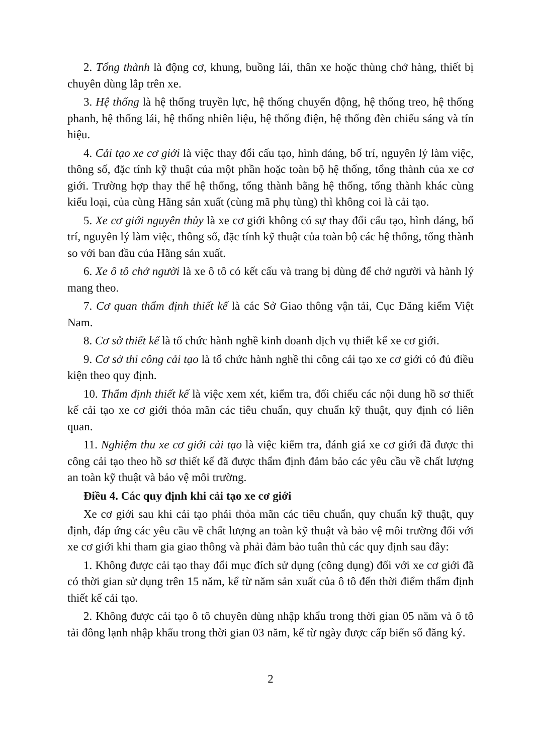2. Tổng thành là động cơ, khung, buồng lái, thân xe hoặc thùng chở hàng, thiết bị chuyên dùng lắp trên xe.
3. Hệ thống là hệ thống truyền lực, hệ thống chuyển động, hệ thống treo, hệ thống phanh, hệ thống lái, hệ thống nhiên liệu, hệ thống điện, hệ thống đèn chiếu sáng và tín hiệu.
4. Cải tạo xe cơ giới là việc thay đổi cấu tạo, hình dáng, bố trí, nguyên lý làm việc, thông số, đặc tính kỹ thuật của một phần hoặc toàn bộ hệ thống, tổng thành của xe cơ giới. Trường hợp thay thế hệ thống, tổng thành bằng hệ thống, tổng thành khác cùng kiểu loại, của cùng Hãng sản xuất (cùng mã phụ tùng) thì không coi là cải tạo.
5. Xe cơ giới nguyên thủy là xe cơ giới không có sự thay đổi cấu tạo, hình dáng, bố trí, nguyên lý làm việc, thông số, đặc tính kỹ thuật của toàn bộ các hệ thống, tổng thành so với ban đầu của Hãng sản xuất.
6. Xe ô tô chở người là xe ô tô có kết cấu và trang bị dùng để chở người và hành lý mang theo.
7. Cơ quan thẩm định thiết kế là các Sở Giao thông vận tải, Cục Đăng kiểm Việt Nam.
8. Cơ sở thiết kế là tổ chức hành nghề kinh doanh dịch vụ thiết kế xe cơ giới.
9. Cơ sở thi công cải tạo là tổ chức hành nghề thi công cải tạo xe cơ giới có đủ điều kiện theo quy định.
10. Thẩm định thiết kế là việc xem xét, kiểm tra, đối chiếu các nội dung hồ sơ thiết kế cải tạo xe cơ giới thỏa mãn các tiêu chuẩn, quy chuẩn kỹ thuật, quy định có liên quan.
11. Nghiệm thu xe cơ giới cải tạo là việc kiểm tra, đánh giá xe cơ giới đã được thi công cải tạo theo hồ sơ thiết kế đã được thẩm định đảm bảo các yêu cầu về chất lượng an toàn kỹ thuật và bảo vệ môi trường.
Điều 4. Các quy định khi cải tạo xe cơ giới
Xe cơ giới sau khi cải tạo phải thỏa mãn các tiêu chuẩn, quy chuẩn kỹ thuật, quy định, đáp ứng các yêu cầu về chất lượng an toàn kỹ thuật và bảo vệ môi trường đối với xe cơ giới khi tham gia giao thông và phải đảm bảo tuân thủ các quy định sau đây:
1. Không được cải tạo thay đổi mục đích sử dụng (công dụng) đối với xe cơ giới đã có thời gian sử dụng trên 15 năm, kể từ năm sản xuất của ô tô đến thời điểm thẩm định thiết kế cải tạo.
2. Không được cải tạo ô tô chuyên dùng nhập khẩu trong thời gian 05 năm và ô tô tải đông lạnh nhập khẩu trong thời gian 03 năm, kể từ ngày được cấp biển số đăng ký.
2